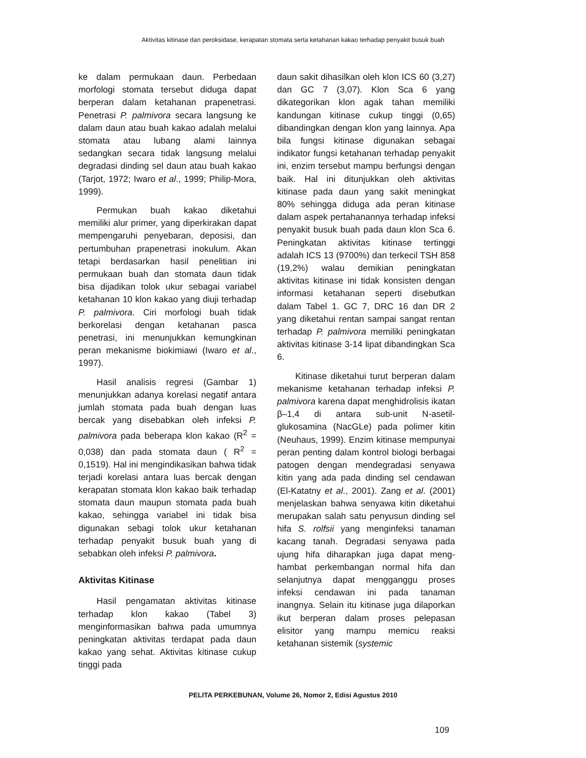Aktivitas kitinase dan peroksidase, kerapatan stomata serta ketahanan kakao terhadap penyakit busuk buah
ke dalam permukaan daun. Perbedaan morfologi stomata tersebut diduga dapat berperan dalam ketahanan prapenetrasi. Penetrasi P. palmivora secara langsung ke dalam daun atau buah kakao adalah melalui stomata atau lubang alami lainnya sedangkan secara tidak langsung melalui degradasi dinding sel daun atau buah kakao (Tarjot, 1972; Iwaro et al., 1999; Philip-Mora, 1999).
Permukan buah kakao diketahui memiliki alur primer, yang diperkirakan dapat mempengaruhi penyebaran, deposisi, dan pertumbuhan prapenetrasi inokulum. Akan tetapi berdasarkan hasil penelitian ini permukaan buah dan stomata daun tidak bisa dijadikan tolok ukur sebagai variabel ketahanan 10 klon kakao yang diuji terhadap P. palmivora. Ciri morfologi buah tidak berkorelasi dengan ketahanan pasca penetrasi, ini menunjukkan kemungkinan peran mekanisme biokimiawi (Iwaro et al., 1997).
Hasil analisis regresi (Gambar 1) menunjukkan adanya korelasi negatif antara jumlah stomata pada buah dengan luas bercak yang disebabkan oleh infeksi P. palmivora pada beberapa klon kakao (R<sup>2</sup> = 0,038) dan pada stomata daun ( R<sup>2</sup> = 0,1519). Hal ini mengindikasikan bahwa tidak terjadi korelasi antara luas bercak dengan kerapatan stomata klon kakao baik terhadap stomata daun maupun stomata pada buah kakao, sehingga variabel ini tidak bisa digunakan sebagi tolok ukur ketahanan terhadap penyakit busuk buah yang di sebabkan oleh infeksi P. palmivora.
Aktivitas Kitinase
Hasil pengamatan aktivitas kitinase terhadap klon kakao (Tabel 3) menginformasikan bahwa pada umumnya peningkatan aktivitas terdapat pada daun kakao yang sehat. Aktivitas kitinase cukup tinggi pada
daun sakit dihasilkan oleh klon ICS 60 (3,27) dan GC 7 (3,07). Klon Sca 6 yang dikategorikan klon agak tahan memiliki kandungan kitinase cukup tinggi (0,65) dibandingkan dengan klon yang lainnya. Apa bila fungsi kitinase digunakan sebagai indikator fungsi ketahanan terhadap penyakit ini, enzim tersebut mampu berfungsi dengan baik. Hal ini ditunjukkan oleh aktivitas kitinase pada daun yang sakit meningkat 80% sehingga diduga ada peran kitinase dalam aspek pertahanannya terhadap infeksi penyakit busuk buah pada daun klon Sca 6. Peningkatan aktivitas kitinase tertinggi adalah ICS 13 (9700%) dan terkecil TSH 858 (19,2%) walau demikian peningkatan aktivitas kitinase ini tidak konsisten dengan informasi ketahanan seperti disebutkan dalam Tabel 1. GC 7, DRC 16 dan DR 2 yang diketahui rentan sampai sangat rentan terhadap P. palmivora memiliki peningkatan aktivitas kitinase 3-14 lipat dibandingkan Sca 6.
Kitinase diketahui turut berperan dalam mekanisme ketahanan terhadap infeksi P. palmivora karena dapat menghidrolisis ikatan β–1,4 di antara sub-unit N-asetil-glukosamina (NacGLe) pada polimer kitin (Neuhaus, 1999). Enzim kitinase mempunyai peran penting dalam kontrol biologi berbagai patogen dengan mendegradasi senyawa kitin yang ada pada dinding sel cendawan (El-Katatny et al., 2001). Zang et al. (2001) menjelaskan bahwa senyawa kitin diketahui merupakan salah satu penyusun dinding sel hifa S. rolfsii yang menginfeksi tanaman kacang tanah. Degradasi senyawa pada ujung hifa diharapkan juga dapat meng-hambat perkembangan normal hifa dan selanjutnya dapat mengganggu proses infeksi cendawan ini pada tanaman inangnya. Selain itu kitinase juga dilaporkan ikut berperan dalam proses pelepasan elisitor yang mampu memicu reaksi ketahanan sistemik (systemic
PELITA PERKEBUNAN, Volume 26, Nomor 2, Edisi Agustus 2010
109